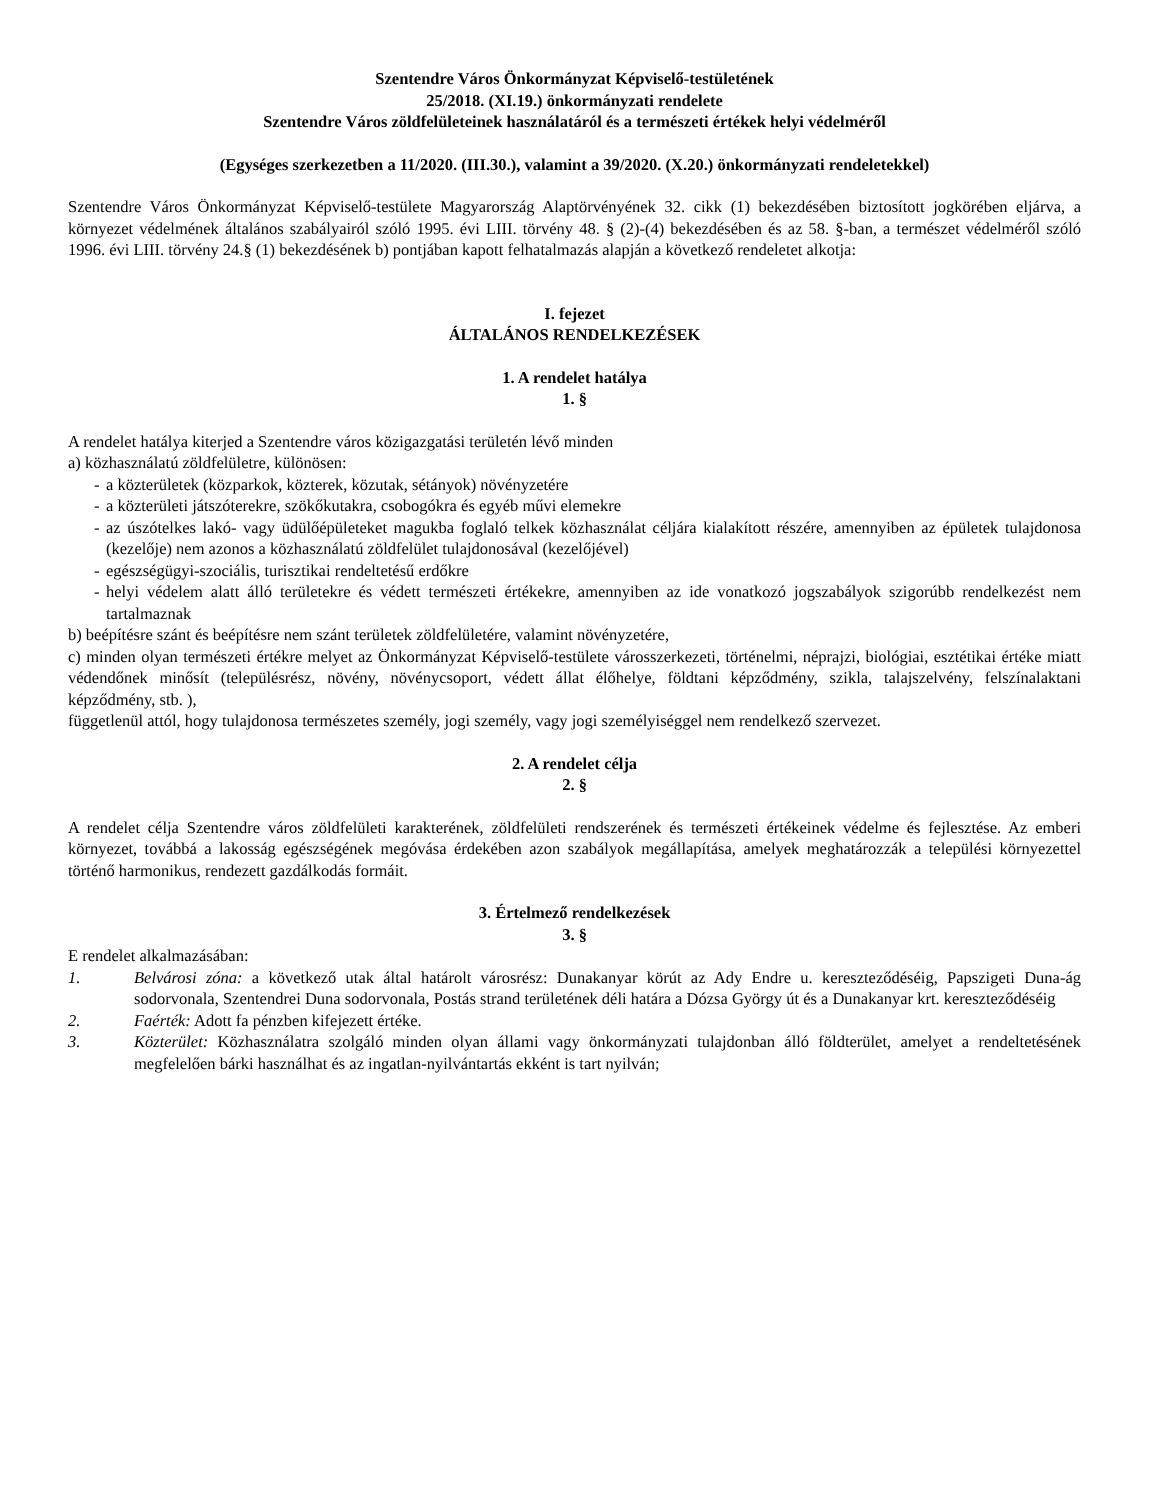Szentendre Város Önkormányzat Képviselő-testületének
25/2018. (XI.19.) önkormányzati rendelete
Szentendre Város zöldfelületeinek használatáról és a természeti értékek helyi védelméről
(Egységes szerkezetben a 11/2020. (III.30.), valamint a 39/2020. (X.20.) önkormányzati rendeletekkel)
Szentendre Város Önkormányzat Képviselő-testülete Magyarország Alaptörvényének 32. cikk (1) bekezdésében biztosított jogkörében eljárva, a környezet védelmének általános szabályairól szóló 1995. évi LIII. törvény 48. § (2)-(4) bekezdésében és az 58. §-ban, a természet védelméről szóló 1996. évi LIII. törvény 24.§ (1) bekezdésének b) pontjában kapott felhatalmazás alapján a következő rendeletet alkotja:
I. fejezet
ÁLTALÁNOS RENDELKEZÉSEK
1. A rendelet hatálya
1. §
A rendelet hatálya kiterjed a Szentendre város közigazgatási területén lévő minden
a) közhasználatú zöldfelületre, különösen:
- a közterületek (közparkok, közterek, közutak, sétányok) növényzetére
- a közterületi játszóterekre, szökőkutakra, csobogókra és egyéb művi elemekre
- az úszótelkes lakó- vagy üdülőépületeket magukba foglaló telkek közhasználat céljára kialakított részére, amennyiben az épületek tulajdonosa (kezelője) nem azonos a közhasználatú zöldfelület tulajdonosával (kezelőjével)
- egészségügyi-szociális, turisztikai rendeltetésű erdőkre
- helyi védelem alatt álló területekre és védett természeti értékekre, amennyiben az ide vonatkozó jogszabályok szigorúbb rendelkezést nem tartalmaznak
b) beépítésre szánt és beépítésre nem szánt területek zöldfelületére, valamint növényzetére,
c) minden olyan természeti értékre melyet az Önkormányzat Képviselő-testülete városszerkezeti, történelmi, néprajzi, biológiai, esztétikai értéke miatt védendőnek minősít (településrész, növény, növénycsoport, védett állat élőhelye, földtani képződmény, szikla, talajszelvény, felszínalaktani képződmény, stb. ),
függetlenül attól, hogy tulajdonosa természetes személy, jogi személy, vagy jogi személyiséggel nem rendelkező szervezet.
2. A rendelet célja
2. §
A rendelet célja Szentendre város zöldfelületi karakterének, zöldfelületi rendszerének és természeti értékeinek védelme és fejlesztése. Az emberi környezet, továbbá a lakosság egészségének megóvása érdekében azon szabályok megállapítása, amelyek meghatározzák a települési környezettel történő harmonikus, rendezett gazdálkodás formáit.
3. Értelmező rendelkezések
3. §
E rendelet alkalmazásában:
1. Belvárosi zóna: a következő utak által határolt városrész: Dunakanyar körút az Ady Endre u. kereszteződéséig, Papszigeti Duna-ág sodorvonala, Szentendrei Duna sodorvonala, Postás strand területének déli határa a Dózsa György út és a Dunakanyar krt. kereszteződéséig
2. Faérték: Adott fa pénzben kifejezett értéke.
3. Közterület: Közhasználatra szolgáló minden olyan állami vagy önkormányzati tulajdonban álló földterület, amelyet a rendeltetésének megfelelően bárki használhat és az ingatlan-nyilvántartás ekként is tart nyilván;